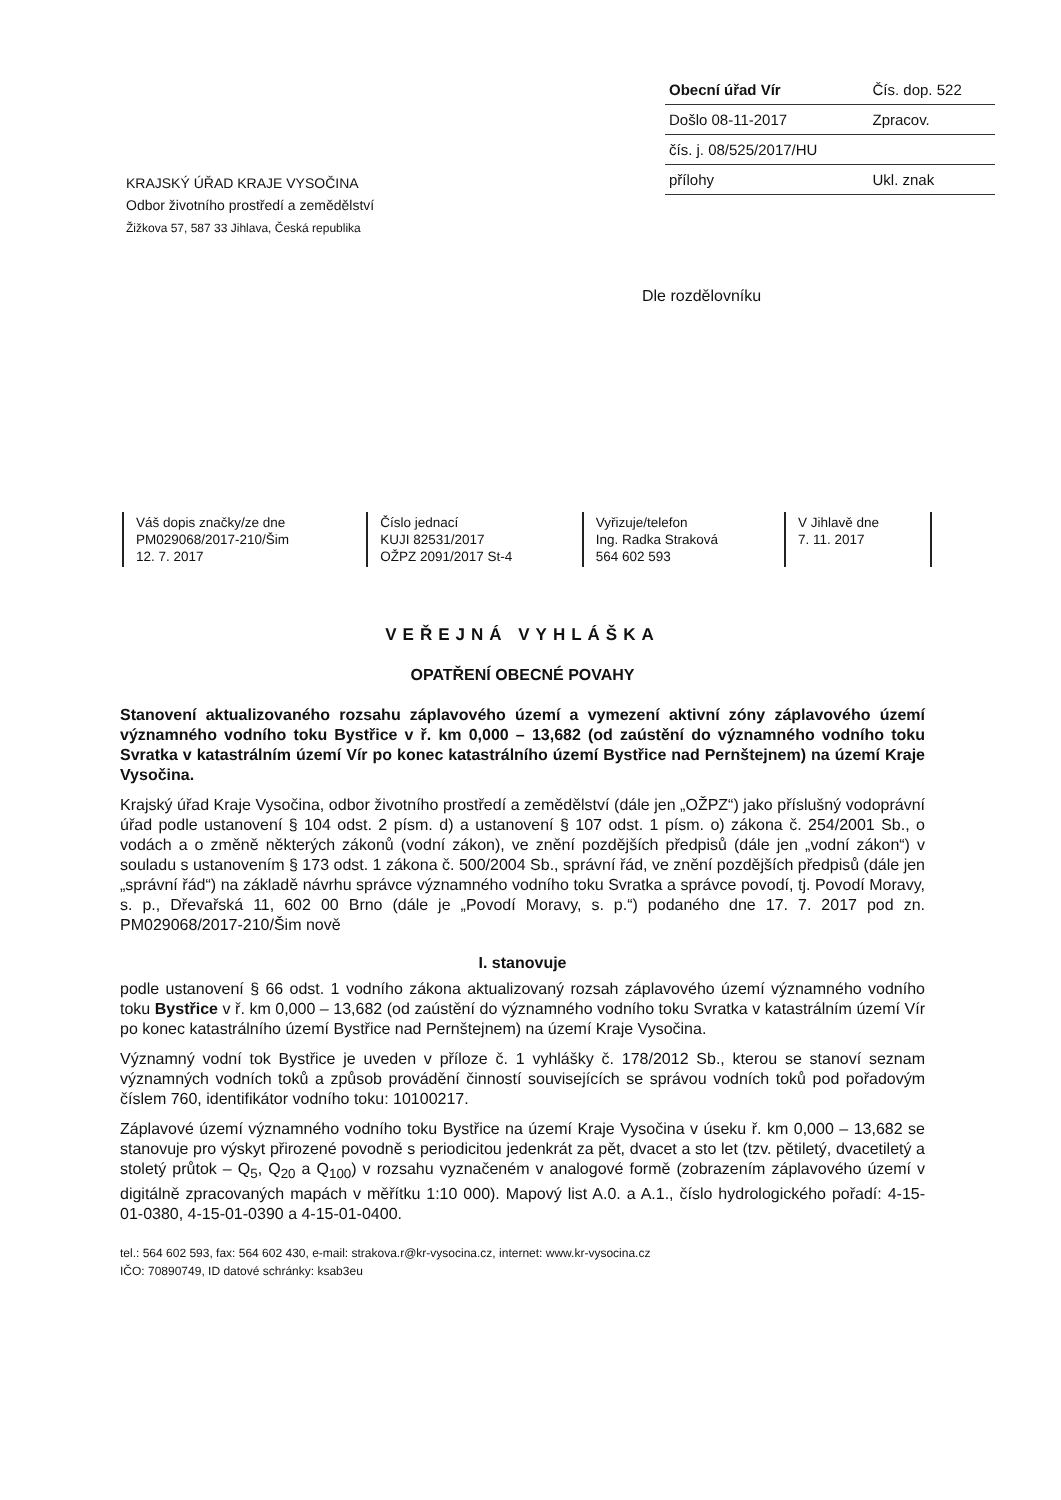| Obecní úřad Vír | Čís. dop. 522 |
| Došlo 08-11-2017 | Zpracov. |
| čís. j. 08/525/2017/HU | |
| přílohy | Ukl. znak |
KRAJSKÝ ÚŘAD KRAJE VYSOČINA
Odbor životního prostředí a zemědělství
Žižkova 57, 587 33 Jihlava, Česká republika
Dle rozdělovníku
| Váš dopis značky/ze dne PM029068/2017-210/Šim 12. 7. 2017 | Číslo jednací KUJI 82531/2017 OŽPZ 2091/2017 St-4 | Vyřizuje/telefon Ing. Radka Straková 564 602 593 | V Jihlavě dne 7. 11. 2017 |
VEŘEJNÁ VYHLÁŠKA
OPATŘENÍ OBECNÉ POVAHY
Stanovení aktualizovaného rozsahu záplavového území a vymezení aktivní zóny záplavového území významného vodního toku Bystřice v ř. km 0,000 – 13,682 (od zaústění do významného vodního toku Svratka v katastrálním území Vír po konec katastrálního území Bystřice nad Pernštejnem) na území Kraje Vysočina.
Krajský úřad Kraje Vysočina, odbor životního prostředí a zemědělství (dále jen „OŽPZ“) jako příslušný vodoprávní úřad podle ustanovení § 104 odst. 2 písm. d) a ustanovení § 107 odst. 1 písm. o) zákona č. 254/2001 Sb., o vodách a o změně některých zákonů (vodní zákon), ve znění pozdějších předpisů (dále jen „vodní zákon“) v souladu s ustanovením § 173 odst. 1 zákona č. 500/2004 Sb., správní řád, ve znění pozdějších předpisů (dále jen „správní řád“) na základě návrhu správce významného vodního toku Svratka a správce povodí, tj. Povodí Moravy, s. p., Dřevařská 11, 602 00 Brno (dále je „Povodí Moravy, s. p.“) podaného dne 17. 7. 2017 pod zn. PM029068/2017-210/Šim nově
I. stanovuje
podle ustanovení § 66 odst. 1 vodního zákona aktualizovaný rozsah záplavového území významného vodního toku Bystřice v ř. km 0,000 – 13,682 (od zaústění do významného vodního toku Svratka v katastrálním území Vír po konec katastrálního území Bystřice nad Pernštejnem) na území Kraje Vysočina.
Významný vodní tok Bystřice je uveden v příloze č. 1 vyhlášky č. 178/2012 Sb., kterou se stanoví seznam významných vodních toků a způsob provádění činností souvisejících se správou vodních toků pod pořadovým číslem 760, identifikátor vodního toku: 10100217.
Záplavové území významného vodního toku Bystřice na území Kraje Vysočina v úseku ř. km 0,000 – 13,682 se stanovuje pro výskyt přirozené povodně s periodicitou jedenkrát za pět, dvacet a sto let (tzv. pětiletý, dvacetiletý a stoletý průtok – Q<sub>5</sub>, Q<sub>20</sub> a Q<sub>100</sub>) v rozsahu vyznačeném v analogové formě (zobrazením záplavového území v digitálně zpracovaných mapách v měřítku 1:10 000). Mapový list A.0. a A.1., číslo hydrologického pořadí: 4-15-01-0380, 4-15-01-0390 a 4-15-01-0400.
tel.: 564 602 593, fax: 564 602 430, e-mail: strakova.r@kr-vysocina.cz, internet: www.kr-vysocina.cz
IČO: 70890749, ID datové schránky: ksab3eu